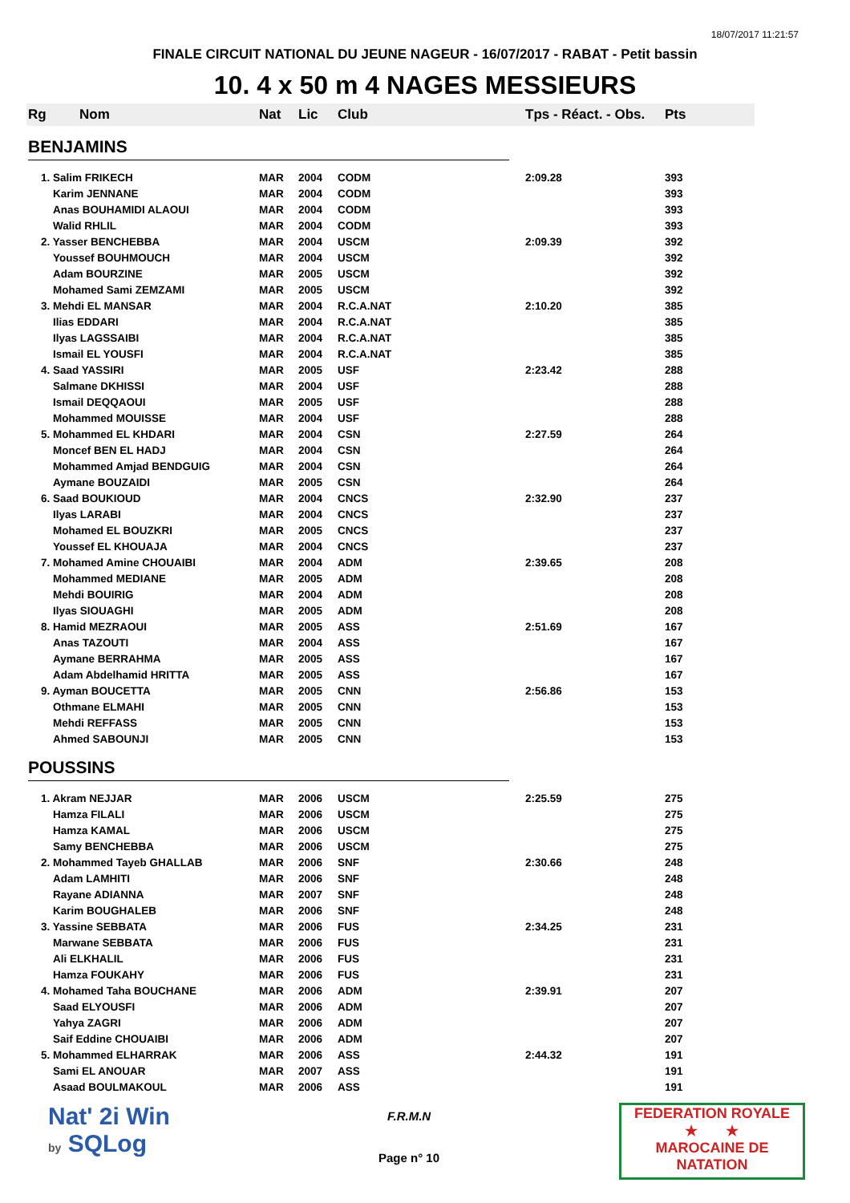18/07/2017 11:21:57
FINALE CIRCUIT NATIONAL DU JEUNE NAGEUR - 16/07/2017 - RABAT - Petit bassin
10. 4 x 50 m 4 NAGES MESSIEURS
| Rg | Nom | Nat | Lic | Club | Tps - Réact. - Obs. | Pts |
| --- | --- | --- | --- | --- | --- | --- |
| BENJAMINS | | | | | | |
| 1. Salim FRIKECH | | MAR | 2004 | CODM | 2:09.28 | 393 |
| Karim JENNANE | | MAR | 2004 | CODM | | 393 |
| Anas BOUHAMIDI ALAOUI | | MAR | 2004 | CODM | | 393 |
| Walid RHLIL | | MAR | 2004 | CODM | | 393 |
| 2. Yasser BENCHEBBA | | MAR | 2004 | USCM | 2:09.39 | 392 |
| Youssef BOUHMOUCH | | MAR | 2004 | USCM | | 392 |
| Adam BOURZINE | | MAR | 2005 | USCM | | 392 |
| Mohamed Sami ZEMZAMI | | MAR | 2005 | USCM | | 392 |
| 3. Mehdi EL MANSAR | | MAR | 2004 | R.C.A.NAT | 2:10.20 | 385 |
| Ilias EDDARI | | MAR | 2004 | R.C.A.NAT | | 385 |
| Ilyas LAGSSAIBI | | MAR | 2004 | R.C.A.NAT | | 385 |
| Ismail EL YOUSFI | | MAR | 2004 | R.C.A.NAT | | 385 |
| 4. Saad YASSIRI | | MAR | 2005 | USF | 2:23.42 | 288 |
| Salmane DKHISSI | | MAR | 2004 | USF | | 288 |
| Ismail DEQQAOUI | | MAR | 2005 | USF | | 288 |
| Mohammed MOUISSE | | MAR | 2004 | USF | | 288 |
| 5. Mohammed EL KHDARI | | MAR | 2004 | CSN | 2:27.59 | 264 |
| Moncef BEN EL HADJ | | MAR | 2004 | CSN | | 264 |
| Mohammed Amjad BENDGUIG | | MAR | 2004 | CSN | | 264 |
| Aymane BOUZAIDI | | MAR | 2005 | CSN | | 264 |
| 6. Saad BOUKIOUD | | MAR | 2004 | CNCS | 2:32.90 | 237 |
| Ilyas LARABI | | MAR | 2004 | CNCS | | 237 |
| Mohamed EL BOUZKRI | | MAR | 2005 | CNCS | | 237 |
| Youssef EL KHOUAJA | | MAR | 2004 | CNCS | | 237 |
| 7. Mohamed Amine CHOUAIBI | | MAR | 2004 | ADM | 2:39.65 | 208 |
| Mohammed MEDIANE | | MAR | 2005 | ADM | | 208 |
| Mehdi BOUIRIG | | MAR | 2004 | ADM | | 208 |
| Ilyas SIOUAGHI | | MAR | 2005 | ADM | | 208 |
| 8. Hamid MEZRAOUI | | MAR | 2005 | ASS | 2:51.69 | 167 |
| Anas TAZOUTI | | MAR | 2004 | ASS | | 167 |
| Aymane BERRAHMA | | MAR | 2005 | ASS | | 167 |
| Adam Abdelhamid HRITTA | | MAR | 2005 | ASS | | 167 |
| 9. Ayman BOUCETTA | | MAR | 2005 | CNN | 2:56.86 | 153 |
| Othmane ELMAHI | | MAR | 2005 | CNN | | 153 |
| Mehdi REFFASS | | MAR | 2005 | CNN | | 153 |
| Ahmed SABOUNJI | | MAR | 2005 | CNN | | 153 |
| POUSSINS | | | | | | |
| 1. Akram NEJJAR | | MAR | 2006 | USCM | 2:25.59 | 275 |
| Hamza FILALI | | MAR | 2006 | USCM | | 275 |
| Hamza KAMAL | | MAR | 2006 | USCM | | 275 |
| Samy BENCHEBBA | | MAR | 2006 | USCM | | 275 |
| 2. Mohammed Tayeb GHALLAB | | MAR | 2006 | SNF | 2:30.66 | 248 |
| Adam LAMHITI | | MAR | 2006 | SNF | | 248 |
| Rayane ADIANNA | | MAR | 2007 | SNF | | 248 |
| Karim BOUGHALEB | | MAR | 2006 | SNF | | 248 |
| 3. Yassine SEBBATA | | MAR | 2006 | FUS | 2:34.25 | 231 |
| Marwane SEBBATA | | MAR | 2006 | FUS | | 231 |
| Ali ELKHALIL | | MAR | 2006 | FUS | | 231 |
| Hamza FOUKAHY | | MAR | 2006 | FUS | | 231 |
| 4. Mohamed Taha BOUCHANE | | MAR | 2006 | ADM | 2:39.91 | 207 |
| Saad ELYOUSFI | | MAR | 2006 | ADM | | 207 |
| Yahya ZAGRI | | MAR | 2006 | ADM | | 207 |
| Saif Eddine CHOUAIBI | | MAR | 2006 | ADM | | 207 |
| 5. Mohammed ELHARRAK | | MAR | 2006 | ASS | 2:44.32 | 191 |
| Sami EL ANOUAR | | MAR | 2007 | ASS | | 191 |
| Asaad BOULMAKOUL | | MAR | 2006 | ASS | | 191 |
Nat' 2i Win
by SQLog
F.R.M.N
Page n° 10
FEDERATION ROYALE
★ ★
MAROCAINE DE NATATION